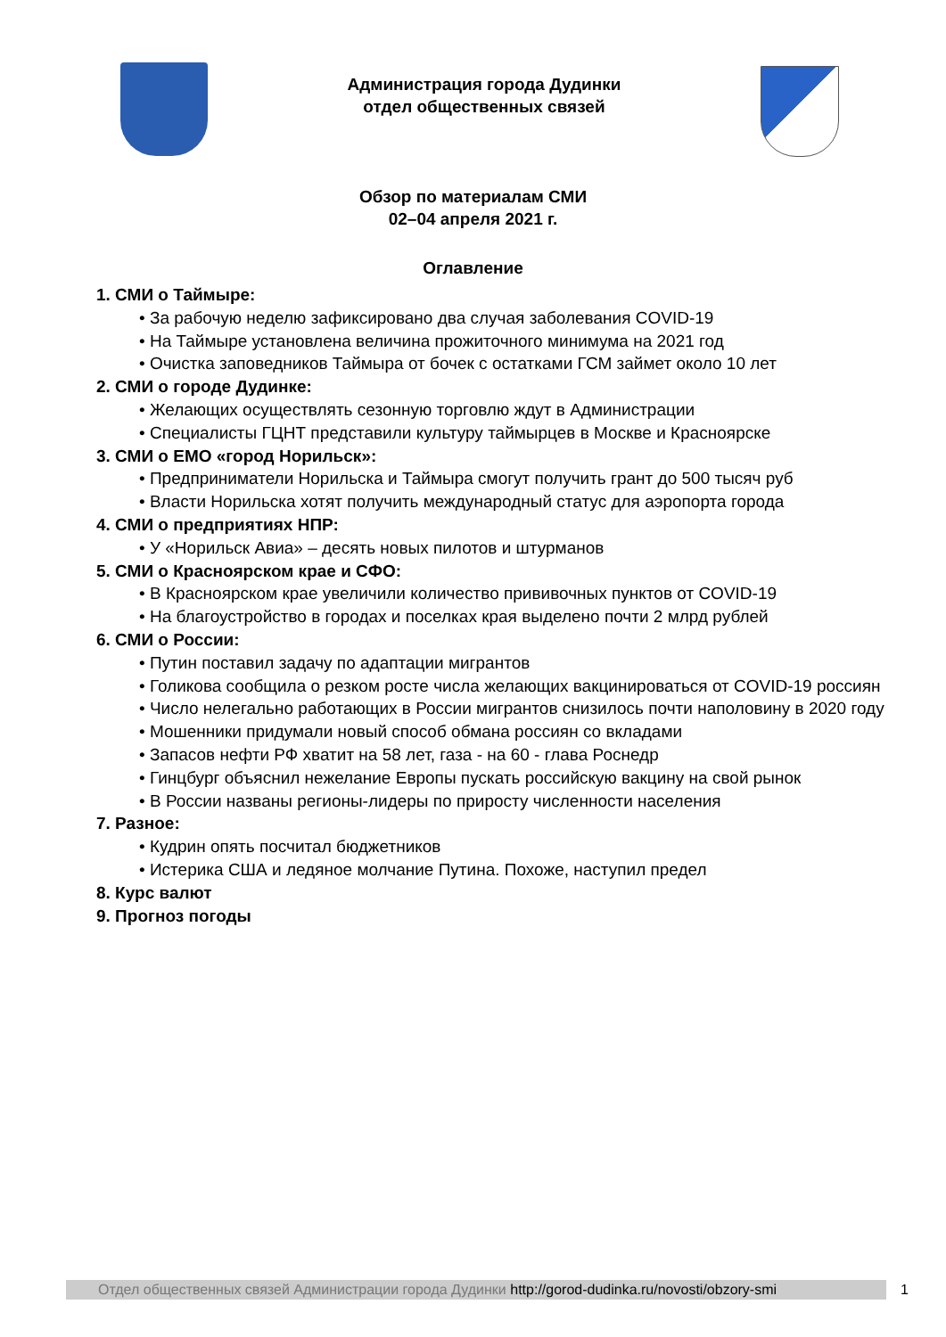Администрация города Дудинки
отдел общественных связей
Обзор по материалам СМИ
02–04 апреля 2021 г.
Оглавление
1. СМИ о Таймыре:
• За рабочую неделю зафиксировано два случая заболевания COVID-19
• На Таймыре установлена величина прожиточного минимума на 2021 год
• Очистка заповедников Таймыра от бочек с остатками ГСМ займет около 10 лет
2. СМИ о городе Дудинке:
• Желающих осуществлять сезонную торговлю ждут в Администрации
• Специалисты ГЦНТ представили культуру таймырцев в Москве и Красноярске
3. СМИ о ЕМО «город Норильск»:
• Предприниматели Норильска и Таймыра смогут получить грант до 500 тысяч руб
• Власти Норильска хотят получить международный статус для аэропорта города
4. СМИ о предприятиях НПР:
• У «Норильск Авиа» – десять новых пилотов и штурманов
5. СМИ о Красноярском крае и СФО:
• В Красноярском крае увеличили количество прививочных пунктов от COVID-19
• На благоустройство в городах и поселках края выделено почти 2 млрд рублей
6. СМИ о России:
• Путин поставил задачу по адаптации мигрантов
• Голикова сообщила о резком росте числа желающих вакцинироваться от COVID-19 россиян
• Число нелегально работающих в России мигрантов снизилось почти наполовину в 2020 году
• Мошенники придумали новый способ обмана россиян со вкладами
• Запасов нефти РФ хватит на 58 лет, газа - на 60 - глава Роснедр
• Гинцбург объяснил нежелание Европы пускать российскую вакцину на свой рынок
• В России названы регионы-лидеры по приросту численности населения
7. Разное:
• Кудрин опять посчитал бюджетников
• Истерика США и ледяное молчание Путина. Похоже, наступил предел
8. Курс валют
9. Прогноз погоды
Отдел общественных связей Администрации города Дудинки http://gorod-dudinka.ru/novosti/obzory-smi
1